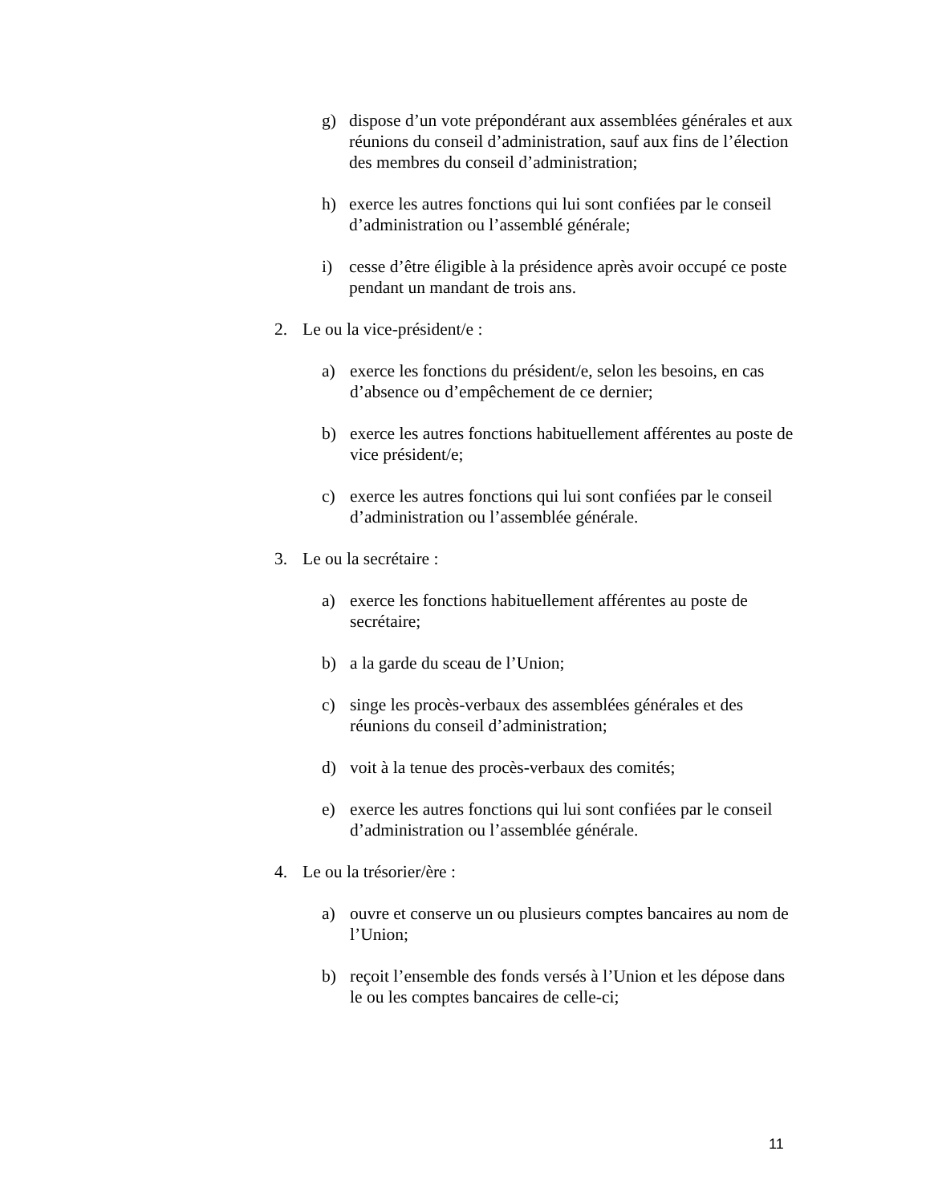g) dispose d’un vote prépondérant aux assemblées générales et aux réunions du conseil d’administration, sauf aux fins de l’élection des membres du conseil d’administration;
h) exerce les autres fonctions qui lui sont confiées par le conseil d’administration ou l’assemblé générale;
i) cesse d’être éligible à la présidence après avoir occupé ce poste pendant un mandant de trois ans.
2. Le ou la vice-président/e :
a) exerce les fonctions du président/e, selon les besoins, en cas d’absence ou d’empêchement de ce dernier;
b) exerce les autres fonctions habituellement afférentes au poste de vice président/e;
c) exerce les autres fonctions qui lui sont confiées par le conseil d’administration ou l’assemblée générale.
3. Le ou la secrétaire :
a) exerce les fonctions habituellement afférentes au poste de secrétaire;
b) a la garde du sceau de l’Union;
c) singe les procès-verbaux des assemblées générales et des réunions du conseil d’administration;
d) voit à la tenue des procès-verbaux des comités;
e) exerce les autres fonctions qui lui sont confiées par le conseil d’administration ou l’assemblée générale.
4. Le ou la trésorier/ère :
a) ouvre et conserve un ou plusieurs comptes bancaires au nom de l’Union;
b) reçoit l’ensemble des fonds versés à l’Union et les dépose dans le ou les comptes bancaires de celle-ci;
11